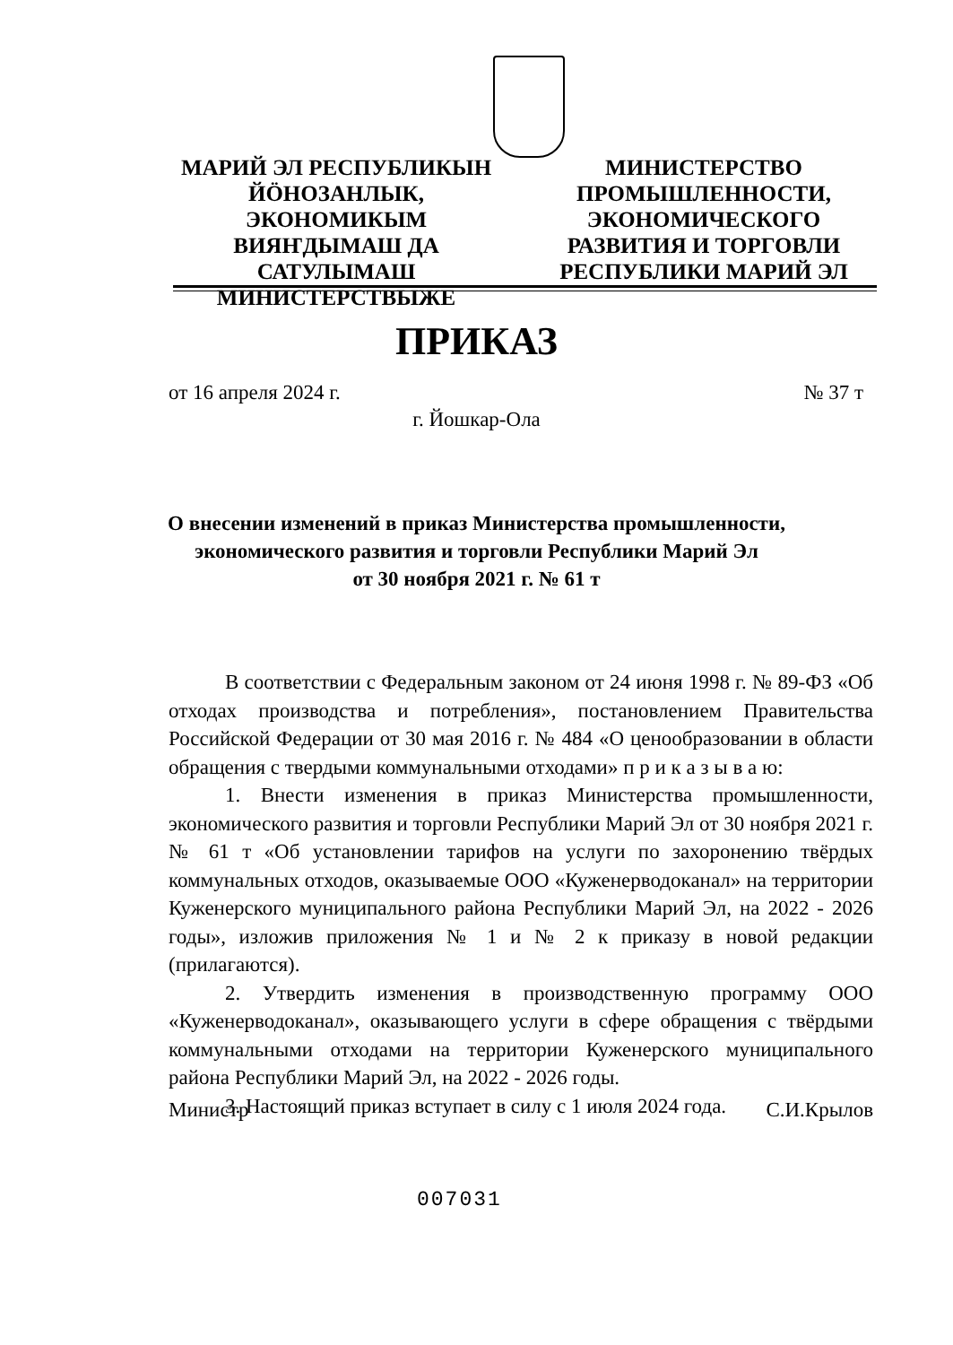МАРИЙ ЭЛ РЕСПУБЛИКЫН ЙӦНОЗАНЛЫК, ЭКОНОМИКЫМ ВИЯҤДЫМАШ ДА САТУЛЫМАШ МИНИСТЕРСТВЫЖЕ
МИНИСТЕРСТВО ПРОМЫШЛЕННОСТИ, ЭКОНОМИЧЕСКОГО РАЗВИТИЯ И ТОРГОВЛИ РЕСПУБЛИКИ МАРИЙ ЭЛ
ПРИКАЗ
от 16 апреля 2024 г. № 37 т
г. Йошкар-Ола
О внесении изменений в приказ Министерства промышленности,
экономического развития и торговли Республики Марий Эл
от 30 ноября 2021 г. № 61 т
В соответствии с Федеральным законом от 24 июня 1998 г. № 89-ФЗ «Об отходах производства и потребления», постановлением Правительства Российской Федерации от 30 мая 2016 г. № 484 «О ценообразовании в области обращения с твердыми коммунальными отходами» п р и к а з ы в а ю:
1. Внести изменения в приказ Министерства промышленности, экономического развития и торговли Республики Марий Эл от 30 ноября 2021 г. № 61 т «Об установлении тарифов на услуги по захоронению твёрдых коммунальных отходов, оказываемые ООО «Куженерводоканал» на территории Куженерского муниципального района Республики Марий Эл, на 2022 - 2026 годы», изложив приложения № 1 и № 2 к приказу в новой редакции (прилагаются).
2. Утвердить изменения в производственную программу ООО «Куженерводоканал», оказывающего услуги в сфере обращения с твёрдыми коммунальными отходами на территории Куженерского муниципального района Республики Марий Эл, на 2022 - 2026 годы.
3. Настоящий приказ вступает в силу с 1 июля 2024 года.
Министр С.И.Крылов
007031